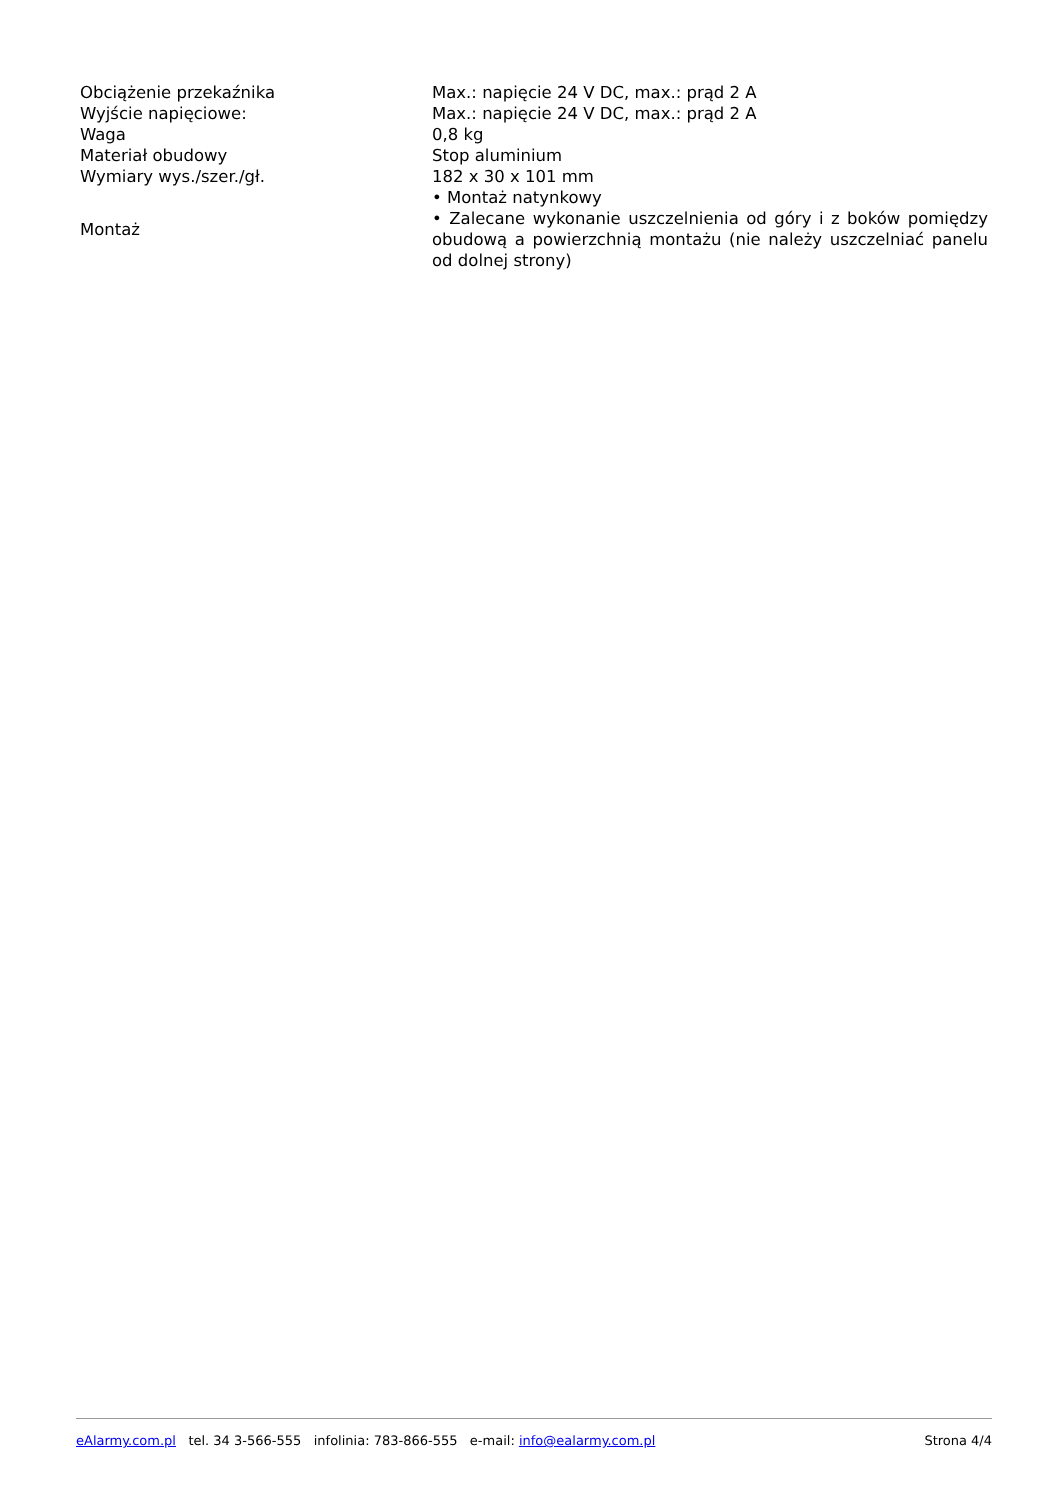| Obciążenie przekaźnika | Max.: napięcie 24 V DC, max.: prąd 2 A |
| Wyjście napięciowe: | Max.: napięcie 24 V DC, max.: prąd 2 A |
| Waga | 0,8 kg |
| Materiał obudowy | Stop aluminium |
| Wymiary wys./szer./gł. | 182 x 30 x 101 mm |
| Montaż | • Montaż natynkowy • Zalecane wykonanie uszczelnienia od góry i z boków pomiędzy obudową a powierzchnią montażu (nie należy uszczelniać panelu od dolnej strony) |
eAlarmy.com.pl tel. 34 3-566-555 infolinia: 783-866-555 e-mail: info@ealarmy.com.pl Strona 4/4